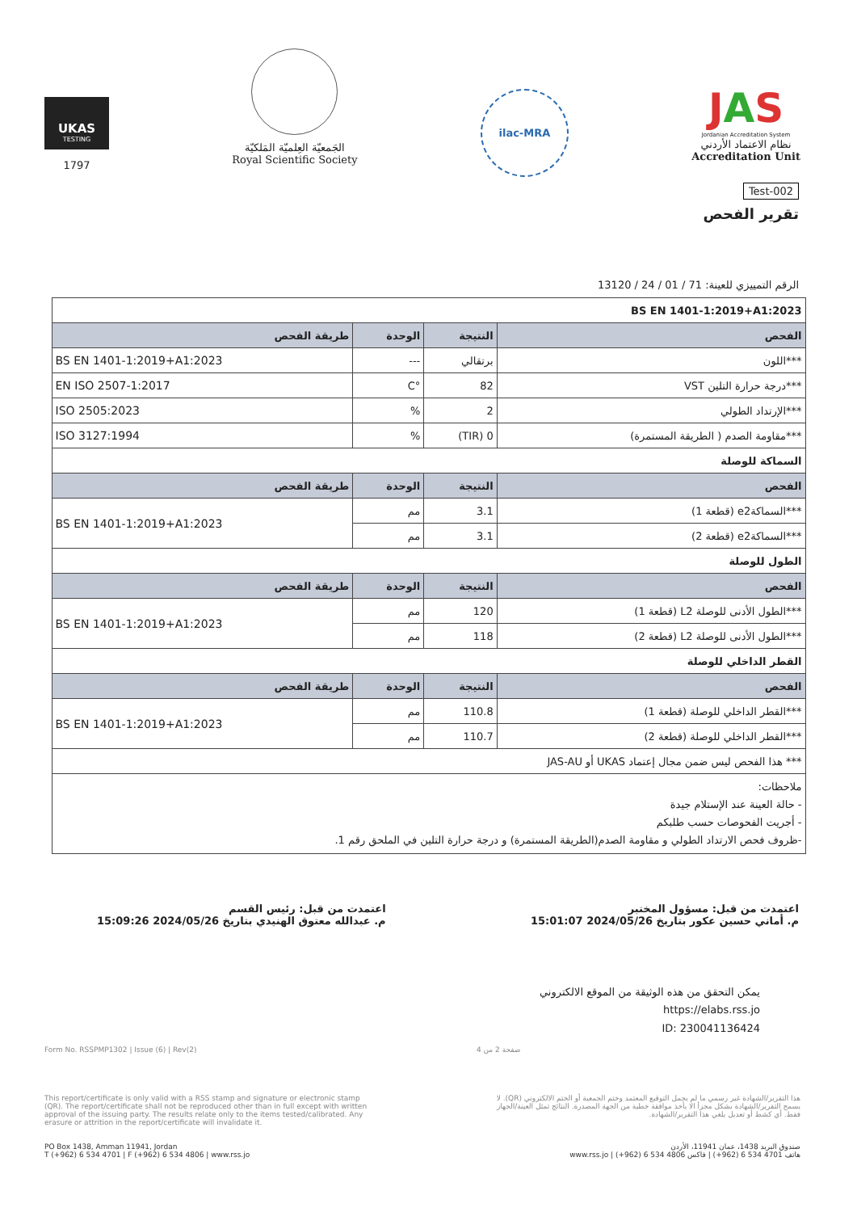UKAS
TESTING
1797
الجَمعيّة العِلميّة المَلكيّة
Royal Scientific Society
ilac-MRA
JAS
Jordanian Accreditation System
نظام الاعتماد الأردني
Accreditation Unit
Test-002
تقرير الفحص
الرقم التمييزي للعينة: 71 / 01 / 24 / 13120
| BS EN 1401-1:2019+A1:2023 | | | |
| الفحص | النتيجة | الوحدة | طريقة الفحص |
| ***اللون | برتقالي | --- | BS EN 1401-1:2019+A1:2023 |
| ***درجة حرارة التلين VST | 82 | °C | EN ISO 2507-1:2017 |
| ***الإرتداد الطولي | 2 | % | ISO 2505:2023 |
| ***مقاومة الصدم ( الطريقة المستمرة) | 0 (TIR) | % | ISO 3127:1994 |
| السماكة للوصلة | | | |
| الفحص | النتيجة | الوحدة | طريقة الفحص |
| ***السماكةe2 (قطعة 1) | 3.1 | مم | BS EN 1401-1:2019+A1:2023 |
| ***السماكةe2 (قطعة 2) | 3.1 | مم | |
| الطول للوصلة | | | |
| الفحص | النتيجة | الوحدة | طريقة الفحص |
| ***الطول الأدنى للوصلة L2 (قطعة 1) | 120 | مم | BS EN 1401-1:2019+A1:2023 |
| ***الطول الأدنى للوصلة L2 (قطعة 2) | 118 | مم | |
| القطر الداخلي للوصلة | | | |
| الفحص | النتيجة | الوحدة | طريقة الفحص |
| ***القطر الداخلي للوصلة (قطعة 1) | 110.8 | مم | BS EN 1401-1:2019+A1:2023 |
| ***القطر الداخلي للوصلة (قطعة 2) | 110.7 | مم | |
| *** هذا الفحص ليس ضمن مجال إعتماد UKAS أو JAS-AU | | | |
| ملاحظات: - حالة العينة عند الإستلام جيدة - أجريت الفحوصات حسب طلبكم -ظروف فحص الارتداد الطولي و مقاومة الصدم(الطريقة المستمرة) و درجة حرارة التلين في الملحق رقم 1. | | | |
اعتمدت من قبل: مسؤول المختبر
م. أماني حسين عكور بتاريخ 2024/05/26 15:01:07
اعتمدت من قبل: رئيس القسم
م. عبدالله معتوق الهنيدي بتاريخ 2024/05/26 15:09:26
يمكن التحقق من هذه الوثيقة من الموقع الالكتروني
https://elabs.rss.jo
ID: 230041136424
Form No. RSSPMP1302 | Issue (6) | Rev(2) صفحة 2 من 4
This report/certificate is only valid with a RSS stamp and signature or electronic stamp (QR). The report/certificate shall not be reproduced other than in full except with written approval of the issuing party. The results relate only to the items tested/calibrated. Any erasure or attrition in the report/certificate will invalidate it.
هذا التقرير/الشهادة غير رسمي ما لم يحمل التوقيع المعتمد وختم الجمعية أو الختم الالكتروني (QR). لا يسمح التقرير/الشهادة بشكل مجزأ الا بأخذ موافقة خطية من الجهة المصدرة. النتائج تمثل العينة/الجهاز فقط. أي كشط أو تعديل يلغي هذا التقرير/الشهادة.
PO Box 1438, Amman 11941, Jordan
T (+962) 6 534 4701 | F (+962) 6 534 4806 | www.rss.jo
صندوق البريد 1438، عمان 11941، الأردن
هاتف 4701 534 6 (962+) | فاكس 4806 534 6 (962+) | www.rss.jo